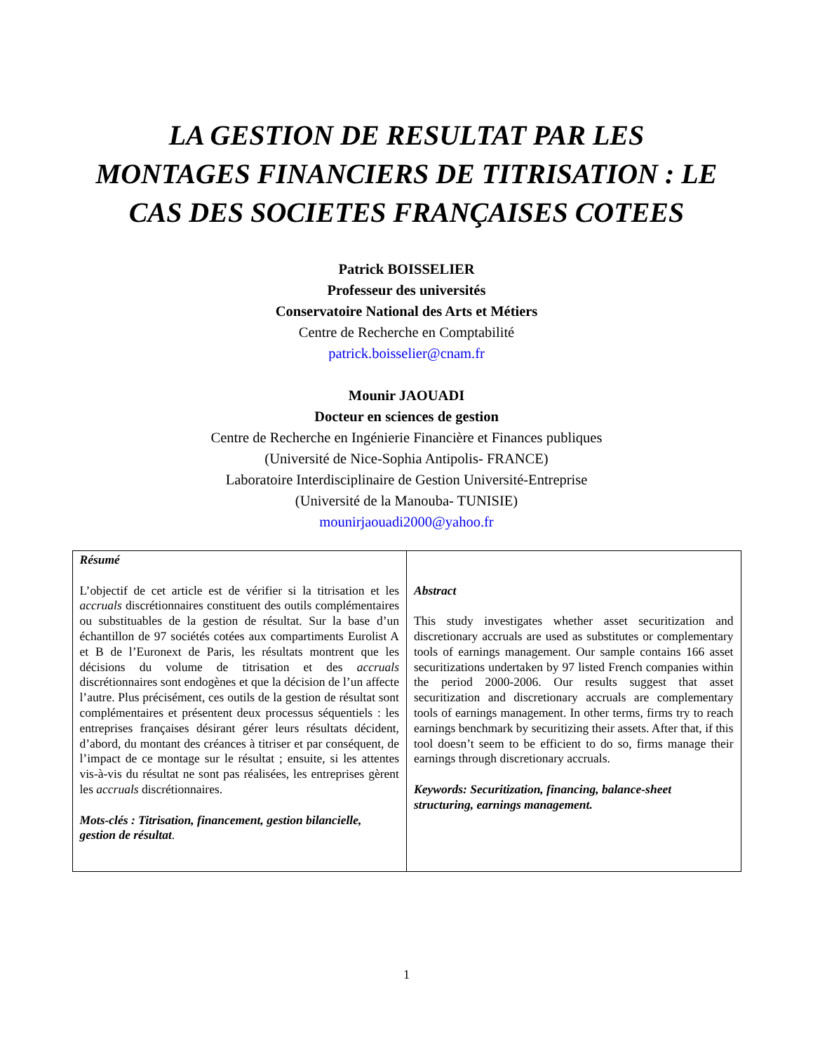LA GESTION DE RESULTAT PAR LES
MONTAGES FINANCIERS DE TITRISATION : LE
CAS DES SOCIETES FRANÇAISES COTEES
Patrick BOISSELIER
Professeur des universités
Conservatoire National des Arts et Métiers
Centre de Recherche en Comptabilité
patrick.boisselier@cnam.fr
Mounir JAOUADI
Docteur en sciences de gestion
Centre de Recherche en Ingénierie Financière et Finances publiques
(Université de Nice-Sophia Antipolis- FRANCE)
Laboratoire Interdisciplinaire de Gestion Université-Entreprise
(Université de la Manouba- TUNISIE)
mounirjaouadi2000@yahoo.fr
| Résumé L’objectif de cet article est de vérifier si la titrisation et les accruals discrétionnaires constituent des outils complémentaires ou substituables de la gestion de résultat. Sur la base d’un échantillon de 97 sociétés cotées aux compartiments Eurolist A et B de l’Euronext de Paris, les résultats montrent que les décisions du volume de titrisation et des accruals discrétionnaires sont endogènes et que la décision de l’un affecte l’autre. Plus précisément, ces outils de la gestion de résultat sont complémentaires et présentent deux processus séquentiels : les entreprises françaises désirant gérer leurs résultats décident, d’abord, du montant des créances à titriser et par conséquent, de l’impact de ce montage sur le résultat ; ensuite, si les attentes vis-à-vis du résultat ne sont pas réalisées, les entreprises gèrent les accruals discrétionnaires. Mots-clés : Titrisation, financement, gestion bilancielle, gestion de résultat . | Abstract This study investigates whether asset securitization and discretionary accruals are used as substitutes or complementary tools of earnings management. Our sample contains 166 asset securitizations undertaken by 97 listed French companies within the period 2000-2006. Our results suggest that asset securitization and discretionary accruals are complementary tools of earnings management. In other terms, firms try to reach earnings benchmark by securitizing their assets. After that, if this tool doesn’t seem to be efficient to do so, firms manage their earnings through discretionary accruals. Keywords: Securitization, financing, balance-sheet structuring, earnings management. |
1